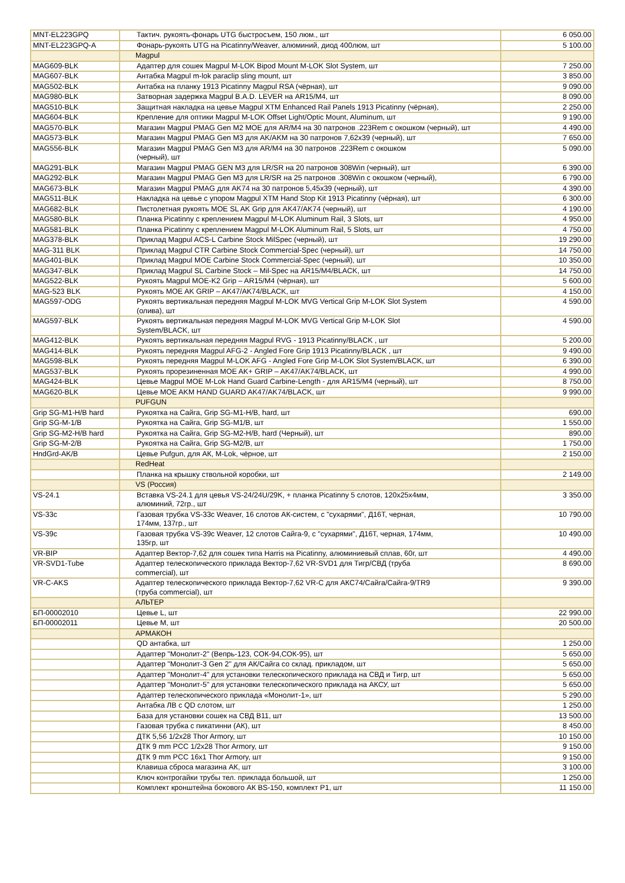| MNT-EL223GPQ | Тактич. рукоять-фонарь UTG быстросъем, 150 люм., шт | 6 050.00 |
| MNT-EL223GPQ-A | Фонарь-рукоять UTG на Picatinny/Weaver, алюминий, диод 400люм, шт | 5 100.00 |
| | Magpul | |
| MAG609-BLK | Адаптер для сошек Magpul M-LOK Bipod Mount M-LOK Slot System, шт | 7 250.00 |
| MAG607-BLK | Антабка Magpul m-lok paraclip sling mount, шт | 3 850.00 |
| MAG502-BLK | Антабка на планку 1913 Picatinny Magpul RSA (чёрная), шт | 9 090.00 |
| MAG980-BLK | Затворная задержка Magpul B.A.D. LEVER на AR15/M4, шт | 8 090.00 |
| MAG510-BLK | Защитная накладка на цевье Magpul XTM Enhanced Rail Panels 1913 Picatinny (чёрная), | 2 250.00 |
| MAG604-BLK | Крепление для оптики Magpul M-LOK Offset Light/Optic Mount, Aluminum, шт | 9 190.00 |
| MAG570-BLK | Магазин Magpul PMAG Gen M2 MOE для AR/M4 на 30 патронов .223Rem с окошком (черный), шт | 4 490.00 |
| MAG573-BLK | Магазин Magpul PMAG Gen M3 для AK/AKM на 30 патронов 7,62x39 (черный), шт | 7 650.00 |
| MAG556-BLK | Магазин Magpul PMAG Gen M3 для AR/M4 на 30 патронов .223Rem с окошком (черный), шт | 5 090.00 |
| MAG291-BLK | Магазин Magpul PMAG GEN M3 для LR/SR на 20 патронов 308Win (черный), шт | 6 390.00 |
| MAG292-BLK | Магазин Magpul PMAG Gen M3 для LR/SR на 25 патронов .308Win с окошком (черный), | 6 790.00 |
| MAG673-BLK | Магазин Magpul PMAG для AK74 на 30 патронов 5,45x39 (черный), шт | 4 390.00 |
| MAG511-BLK | Накладка на цевье с упором Magpul XTM Hand Stop Kit 1913 Picatinny (чёрная), шт | 6 300.00 |
| MAG682-BLK | Пистолетная рукоять MOE SL AK Grip для AK47/AK74 (черный), шт | 4 190.00 |
| MAG580-BLK | Планка Picatinny с креплением Magpul M-LOK Aluminum Rail, 3 Slots, шт | 4 950.00 |
| MAG581-BLK | Планка Picatinny с креплением Magpul M-LOK Aluminum Rail, 5 Slots, шт | 4 750.00 |
| MAG378-BLK | Приклад Magpul ACS-L Carbine Stock MilSpec (черный), шт | 19 290.00 |
| MAG-311 BLK | Приклад Magpul CTR Carbine Stock Commercial-Spec (черный), шт | 14 750.00 |
| MAG401-BLK | Приклад Magpul MOE Carbine Stock Commercial-Spec (черный), шт | 10 350.00 |
| MAG347-BLK | Приклад Magpul SL Carbine Stock – Mil-Spec на AR15/M4/BLACK, шт | 14 750.00 |
| MAG522-BLK | Рукоять Magpul MOE-K2 Grip – AR15/M4 (чёрная), шт | 5 600.00 |
| MAG-523 BLK | Рукоять MOE AK GRIP – AK47/AK74/BLACK, шт | 4 150.00 |
| MAG597-ODG | Рукоять вертикальная передняя Magpul M-LOK MVG Vertical Grip M-LOK Slot System (олива), шт | 4 590.00 |
| MAG597-BLK | Рукоять вертикальная передняя Magpul M-LOK MVG Vertical Grip M-LOK Slot System/BLACK, шт | 4 590.00 |
| MAG412-BLK | Рукоять вертикальная передняя Magpul RVG - 1913 Picatinny/BLACK , шт | 5 200.00 |
| MAG414-BLK | Рукоять передняя Magpul AFG-2 - Angled Fore Grip 1913 Picatinny/BLACK , шт | 9 490.00 |
| MAG598-BLK | Рукоять передняя Magpul M-LOK AFG - Angled Fore Grip M-LOK Slot System/BLACK, шт | 6 390.00 |
| MAG537-BLK | Рукоять прорезиненная MOE AK+ GRIP – AK47/AK74/BLACK, шт | 4 990.00 |
| MAG424-BLK | Цевье Magpul MOE M-Lok Hand Guard Carbine-Length - для AR15/M4 (черный), шт | 8 750.00 |
| MAG620-BLK | Цевье MOE AKM HAND GUARD AK47/AK74/BLACK, шт | 9 990.00 |
| | PUFGUN | |
| Grip SG-M1-H/B hard | Рукоятка на Сайга, Grip SG-M1-H/B, hard, шт | 690.00 |
| Grip SG-M-1/B | Рукоятка на Сайга, Grip SG-M1/B, шт | 1 550.00 |
| Grip SG-M2-H/B hard | Рукоятка на Сайга, Grip SG-M2-H/B, hard (Черный), шт | 890.00 |
| Grip SG-M-2/B | Рукоятка на Сайга, Grip SG-M2/B, шт | 1 750.00 |
| HndGrd-AK/B | Цевье Pufgun, для АК, M-Lok, чёрное, шт | 2 150.00 |
| | RedHeat | |
| | Планка на крышку ствольной коробки, шт | 2 149.00 |
| | VS (Россия) | |
| VS-24.1 | Вставка VS-24.1 для цевья VS-24/24U/29K, + планка Picatinny 5 слотов, 120х25х4мм, алюминий, 72гр., шт | 3 350.00 |
| VS-33c | Газовая трубка VS-33c Weaver, 16 слотов АК-систем, с "сухарями", Д16Т, черная, 174мм, 137гр., шт | 10 790.00 |
| VS-39c | Газовая трубка VS-39c Weaver, 12 слотов Сайга-9, с "сухарями", Д16Т, черная, 174мм, 135гр, шт | 10 490.00 |
| VR-BIP | Адаптер Вектор-7,62 для сошек типа Harris на Picatinny, алюминиевый сплав, 60г, шт | 4 490.00 |
| VR-SVD1-Tube | Адаптер телескопического приклада Вектор-7,62 VR-SVD1 для Тигр/СВД (труба commercial), шт | 8 690.00 |
| VR-C-AKS | Адаптер телескопического приклада Вектор-7,62 VR-C для АКС74/Сайга/Сайга-9/TR9 (труба commercial), шт | 9 390.00 |
| | АЛЬТЕР | |
| БП-00002010 | Цевье L, шт | 22 990.00 |
| БП-00002011 | Цевье M, шт | 20 500.00 |
| | АРМАКОН | |
| | QD антабка, шт | 1 250.00 |
| | Адаптер "Монолит-2" (Вепрь-123, СОК-94,СОК-95), шт | 5 650.00 |
| | Адаптер "Монолит-3 Gen 2" для АК/Сайга со склад. прикладом, шт | 5 650.00 |
| | Адаптер "Монолит-4" для установки телескопического приклада на СВД и Тигр, шт | 5 650.00 |
| | Адаптер "Монолит-5" для установки телескопического приклада на АКСУ, шт | 5 650.00 |
| | Адаптер телескопического приклада «Монолит-1», шт | 5 290.00 |
| | Антабка ЛВ с QD слотом, шт | 1 250.00 |
| | База для установки сошек на СВД В11, шт | 13 500.00 |
| | Газовая трубка с пикатинни (АК), шт | 8 450.00 |
| | ДТК 5,56 1/2x28 Thor Armory, шт | 10 150.00 |
| | ДТК 9 mm PCC 1/2x28 Thor Armory, шт | 9 150.00 |
| | ДТК 9 mm PCC 16x1 Thor Armory, шт | 9 150.00 |
| | Клавиша сброса магазина АК, шт | 3 100.00 |
| | Ключ контрогайки трубы тел. приклада большой, шт | 1 250.00 |
| | Комплект кронштейна бокового АК BS-150, комплект Р1, шт | 11 150.00 |